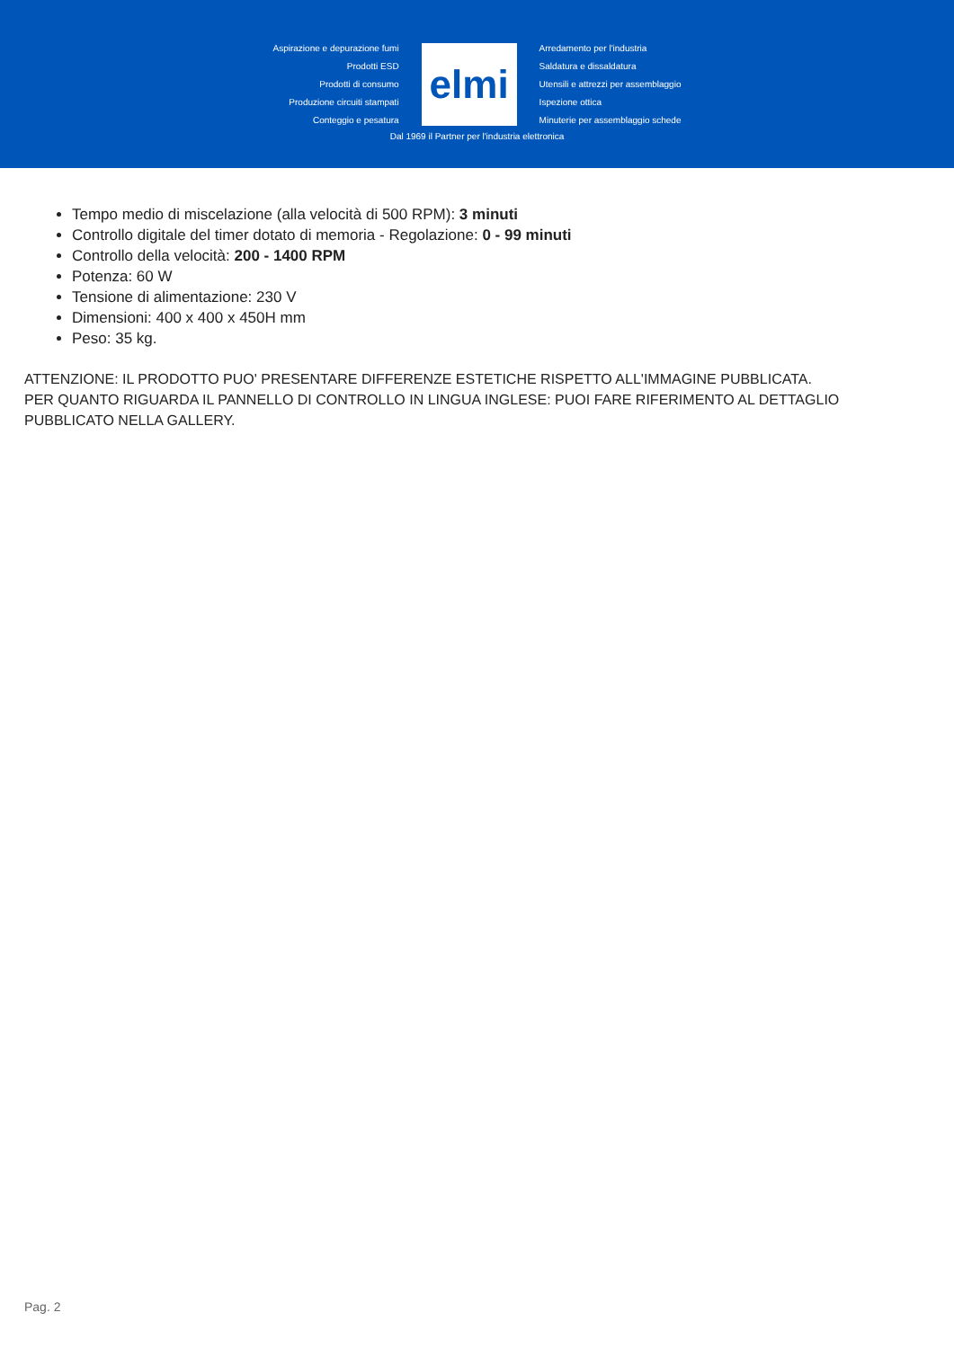Aspirazione e depurazione fumi
Prodotti ESD
Prodotti di consumo
Produzione circuiti stampati
Conteggio e pesatura
elmi
Arredamento per l'industria
Saldatura e dissaldatura
Utensili e attrezzi per assemblaggio
Ispezione ottica
Minuterie per assemblaggio schede
Dal 1969 il Partner per l'industria elettronica
Tempo medio di miscelazione (alla velocità di 500 RPM): 3 minuti
Controllo digitale del timer dotato di memoria - Regolazione: 0 - 99 minuti
Controllo della velocità: 200 - 1400 RPM
Potenza: 60 W
Tensione di alimentazione: 230 V
Dimensioni: 400 x 400 x 450H mm
Peso: 35 kg.
ATTENZIONE: IL PRODOTTO PUO' PRESENTARE DIFFERENZE ESTETICHE RISPETTO ALL'IMMAGINE PUBBLICATA.
PER QUANTO RIGUARDA IL PANNELLO DI CONTROLLO IN LINGUA INGLESE: PUOI FARE RIFERIMENTO AL DETTAGLIO PUBBLICATO NELLA GALLERY.
Pag. 2